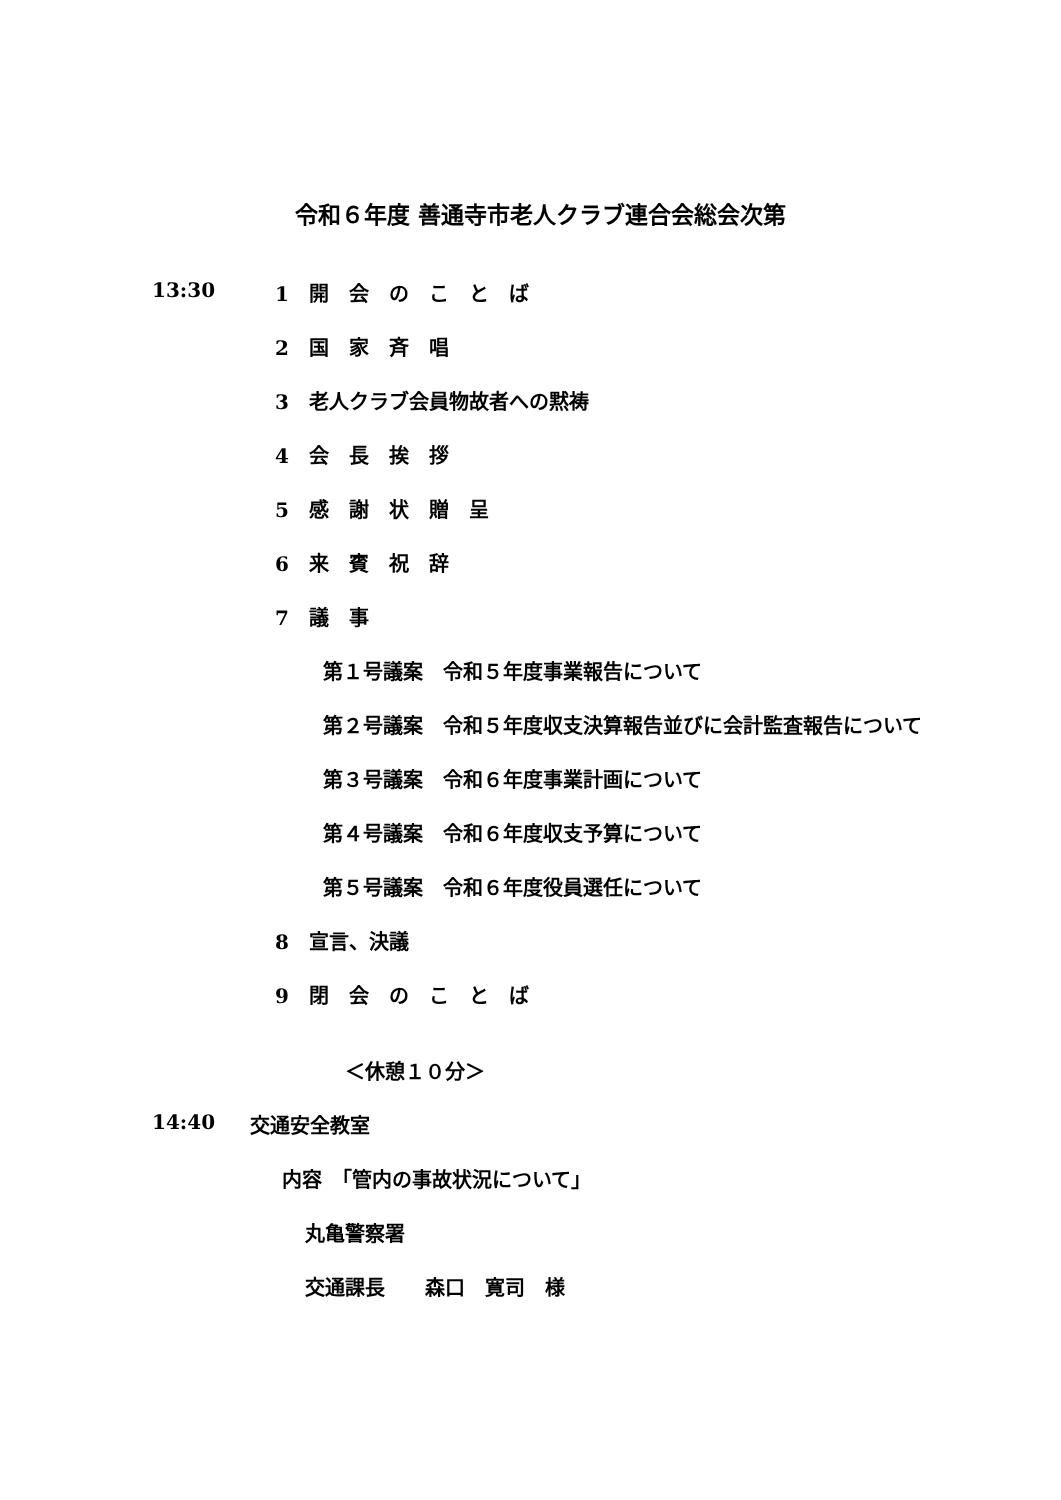令和６年度 善通寺市老人クラブ連合会総会次第
13:30 1　開　会　の　こ　と　ば
2　国　家　斉　唱
3　老人クラブ会員物故者への黙祷
4　会　長　挨　拶
5　感　謝　状　贈　呈
6　来　賓　祝　辞
7　議　事
第１号議案　令和５年度事業報告について
第２号議案　令和５年度収支決算報告並びに会計監査報告について
第３号議案　令和６年度事業計画について
第４号議案　令和６年度収支予算について
第５号議案　令和６年度役員選任について
8　宣言、決議
9　閉　会　の　こ　と　ば
＜休憩１０分＞
14:40 交通安全教室
内容　「管内の事故状況について」
丸亀警察署
交通課長　　森口　寛司　様